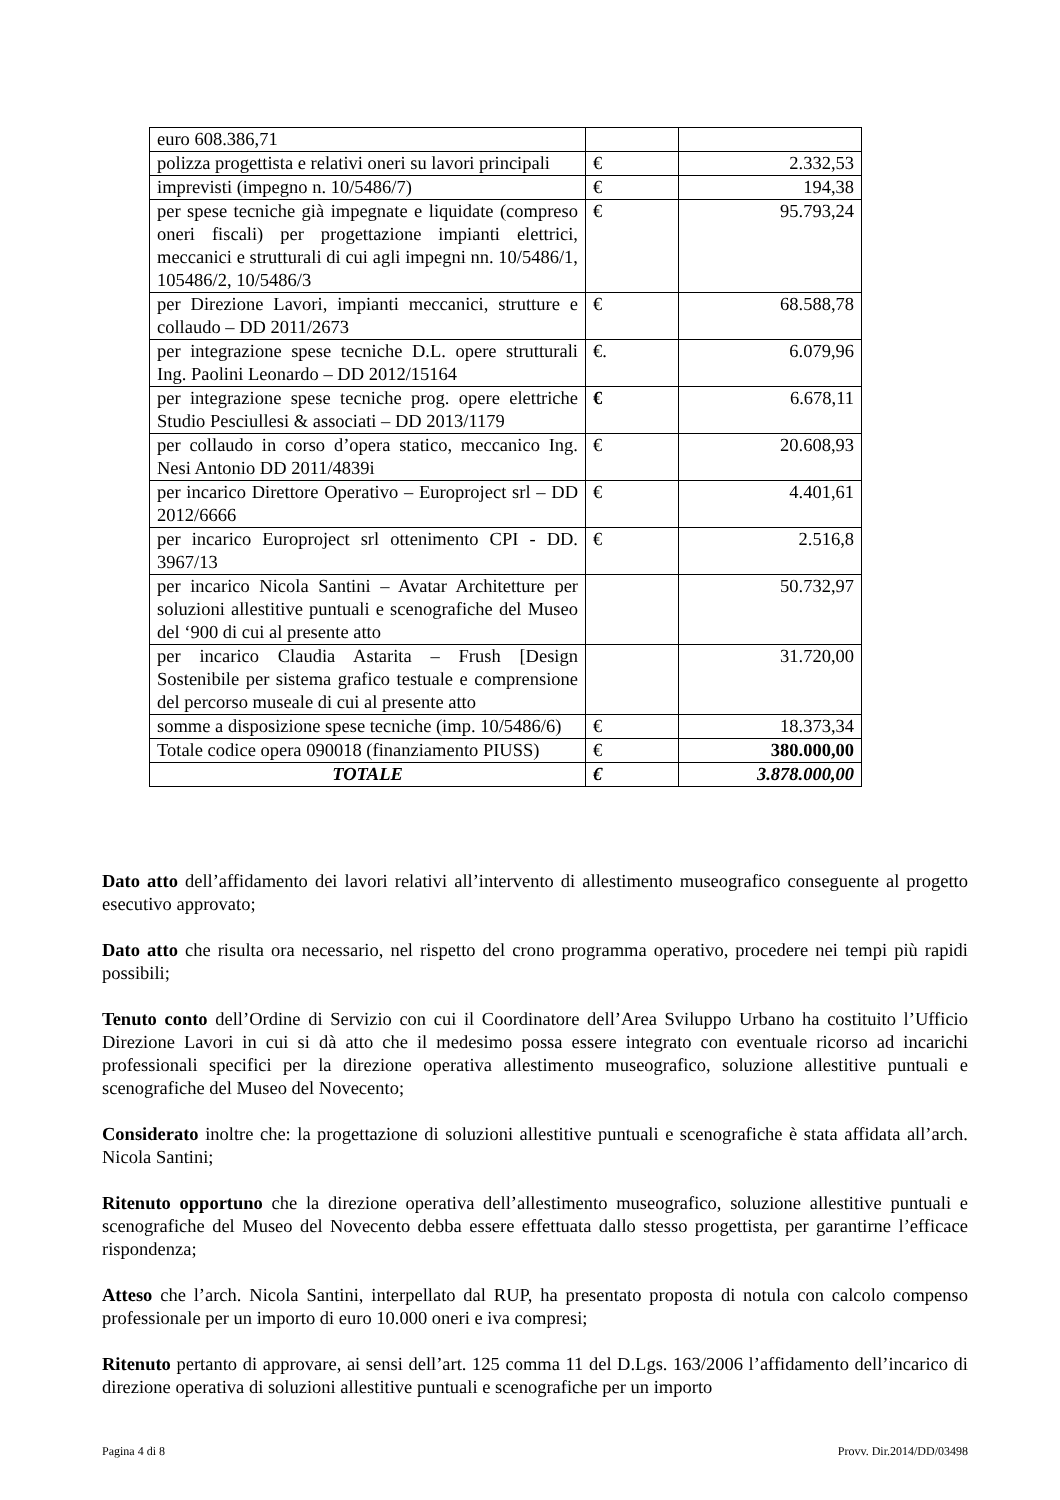| euro 608.386,71 | | |
| polizza progettista e relativi oneri su lavori principali | € | 2.332,53 |
| imprevisti (impegno n. 10/5486/7) | € | 194,38 |
| per spese tecniche già impegnate e liquidate (compreso oneri fiscali) per progettazione impianti elettrici, meccanici e strutturali di cui agli impegni nn. 10/5486/1, 105486/2, 10/5486/3 | € | 95.793,24 |
| per Direzione Lavori, impianti meccanici, strutture e collaudo – DD 2011/2673 | € | 68.588,78 |
| per integrazione spese tecniche D.L. opere strutturali Ing. Paolini Leonardo – DD 2012/15164 | €. | 6.079,96 |
| per integrazione spese tecniche prog. opere elettriche Studio Pesciullesi & associati – DD 2013/1179 | € | 6.678,11 |
| per collaudo in corso d’opera statico, meccanico Ing. Nesi Antonio DD 2011/4839i | € | 20.608,93 |
| per incarico Direttore Operativo – Europroject srl – DD 2012/6666 | € | 4.401,61 |
| per incarico Europroject srl ottenimento CPI - DD. 3967/13 | € | 2.516,8 |
| per incarico Nicola Santini – Avatar Architetture per soluzioni allestitive puntuali e scenografiche del Museo del ‘900 di cui al presente atto | | 50.732,97 |
| per incarico Claudia Astarita – Frush [Design Sostenibile per sistema grafico testuale e comprensione del percorso museale di cui al presente atto | | 31.720,00 |
| somme a disposizione spese tecniche (imp. 10/5486/6) | € | 18.373,34 |
| Totale codice opera 090018 (finanziamento PIUSS) | € | 380.000,00 |
| TOTALE | € | 3.878.000,00 |
Dato atto dell’affidamento dei lavori relativi all’intervento di allestimento museografico conseguente al progetto esecutivo approvato;
Dato atto che risulta ora necessario, nel rispetto del crono programma operativo, procedere nei tempi più rapidi possibili;
Tenuto conto dell’Ordine di Servizio con cui il Coordinatore dell’Area Sviluppo Urbano ha costituito l’Ufficio Direzione Lavori in cui si dà atto che il medesimo possa essere integrato con eventuale ricorso ad incarichi professionali specifici per la direzione operativa allestimento museografico, soluzione allestitive puntuali e scenografiche del Museo del Novecento;
Considerato inoltre che: la progettazione di soluzioni allestitive puntuali e scenografiche è stata affidata all’arch. Nicola Santini;
Ritenuto opportuno che la direzione operativa dell’allestimento museografico, soluzione allestitive puntuali e scenografiche del Museo del Novecento debba essere effettuata dallo stesso progettista, per garantirne l’efficace rispondenza;
Atteso che l’arch. Nicola Santini, interpellato dal RUP, ha presentato proposta di notula con calcolo compenso professionale per un importo di euro 10.000 oneri e iva compresi;
Ritenuto pertanto di approvare, ai sensi dell’art. 125 comma 11 del D.Lgs. 163/2006 l’affidamento dell’incarico di direzione operativa di soluzioni allestitive puntuali e scenografiche per un importo
Pagina 4 di 8 Provv. Dir.2014/DD/03498